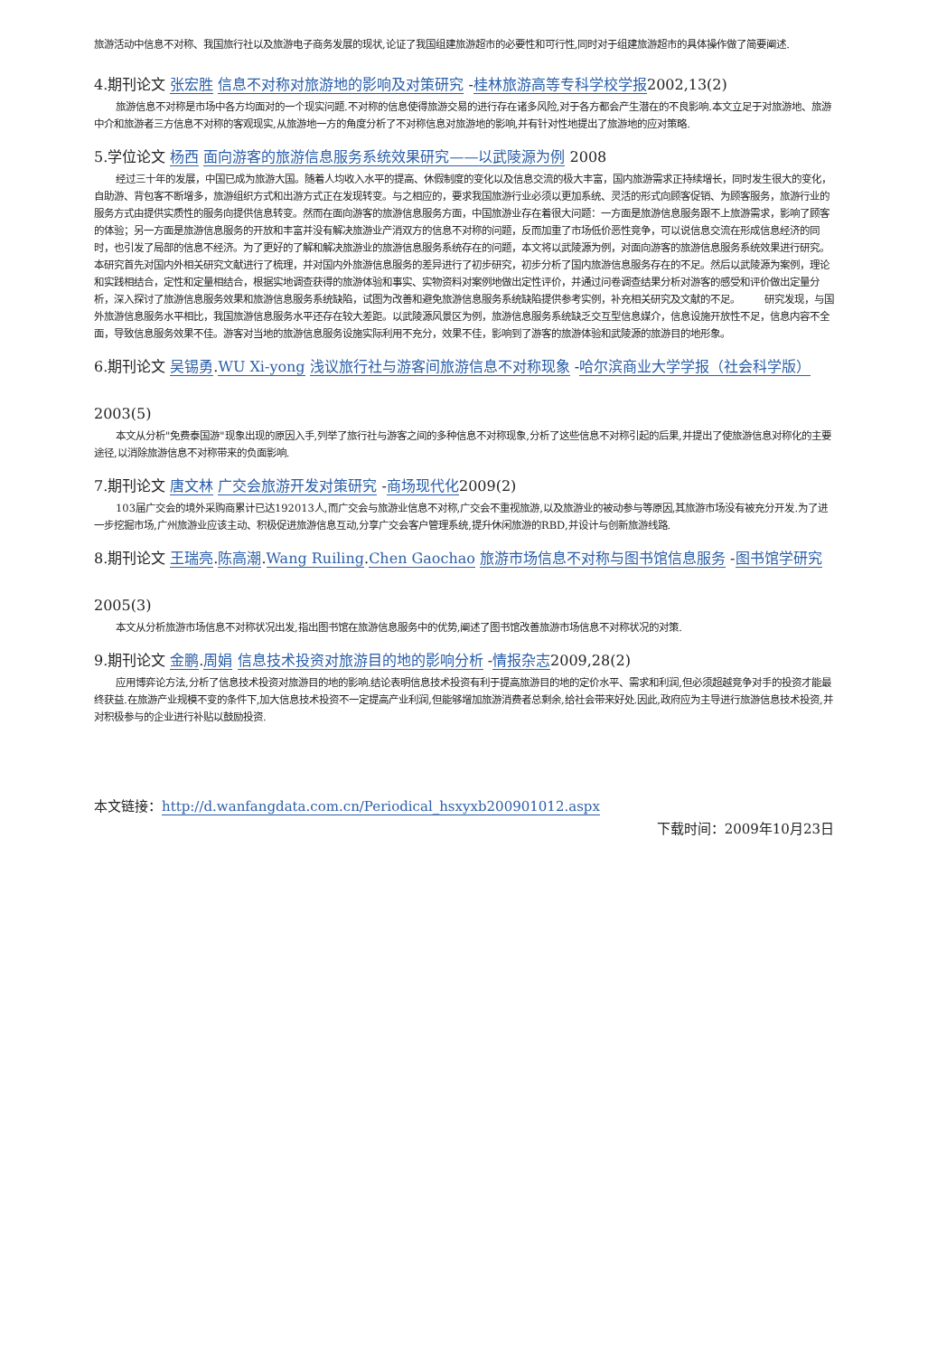旅游活动中信息不对称、我国旅行社以及旅游电子商务发展的现状,论证了我国组建旅游超市的必要性和可行性,同时对于组建旅游超市的具体操作做了简要阐述.
4.期刊论文 张宏胜 信息不对称对旅游地的影响及对策研究 -桂林旅游高等专科学校学报2002,13(2)
旅游信息不对称是市场中各方均面对的一个现实问题.不对称的信息使得旅游交易的进行存在诸多风险,对于各方都会产生潜在的不良影响.本文立足于对旅游地、旅游中介和旅游者三方信息不对称的客观现实,从旅游地一方的角度分析了不对称信息对旅游地的影响,并有针对性地提出了旅游地的应对策略.
5.学位论文 杨西 面向游客的旅游信息服务系统效果研究——以武陵源为例 2008
经过三十年的发展，中国已成为旅游大国。随着人均收入水平的提高、休假制度的变化以及信息交流的极大丰富，国内旅游需求正持续增长，同时发生很大的变化，自助游、背包客不断增多，旅游组织方式和出游方式正在发现转变。与之相应的，要求我国旅游行业必须以更加系统、灵活的形式向顾客促销、为顾客服务，旅游行业的服务方式由提供实质性的服务向提供信息转变。然而在面向游客的旅游信息服务方面，中国旅游业存在着很大问题：一方面是旅游信息服务跟不上旅游需求，影响了顾客的体验；另一方面是旅游信息服务的开放和丰富并没有解决旅游业产消双方的信息不对称的问题，反而加重了市场低价恶性竞争，可以说信息交流在形成信息经济的同时，也引发了局部的信息不经济。为了更好的了解和解决旅游业的旅游信息服务系统存在的问题，本文将以武陵源为例，对面向游客的旅游信息服务系统效果进行研究。　　　本研究首先对国内外相关研究文献进行了梳理，并对国内外旅游信息服务的差异进行了初步研究，初步分析了国内旅游信息服务存在的不足。然后以武陵源为案例，理论和实践相结合，定性和定量相结合，根据实地调查获得的旅游体验和事实、实物资料对案例地做出定性评价，并通过问卷调查结果分析对游客的感受和评价做出定量分析，深入探讨了旅游信息服务效果和旅游信息服务系统缺陷，试图为改善和避免旅游信息服务系统缺陷提供参考实例，补充相关研究及文献的不足。　　　研究发现，与国外旅游信息服务水平相比，我国旅游信息服务水平还存在较大差距。以武陵源风景区为例，旅游信息服务系统缺乏交互型信息媒介，信息设施开放性不足，信息内容不全面，导致信息服务效果不佳。游客对当地的旅游信息服务设施实际利用不充分，效果不佳，影响到了游客的旅游体验和武陵源的旅游目的地形象。
6.期刊论文 吴锡勇.WU Xi-yong 浅议旅行社与游客间旅游信息不对称现象 -哈尔滨商业大学学报（社会科学版）
2003(5)
本文从分析"免费泰国游"现象出现的原因入手,列举了旅行社与游客之间的多种信息不对称现象,分析了这些信息不对称引起的后果,并提出了使旅游信息对称化的主要途径,以消除旅游信息不对称带来的负面影响.
7.期刊论文 唐文林 广交会旅游开发对策研究 -商场现代化2009(2)
103届广交会的境外采购商累计已达192013人,而广交会与旅游业信息不对称,广交会不重视旅游,以及旅游业的被动参与等原因,其旅游市场没有被充分开发.为了进一步挖掘市场,广州旅游业应该主动、积极促进旅游信息互动,分享广交会客户管理系统,提升休闲旅游的RBD,并设计与创新旅游线路.
8.期刊论文 王瑞亮.陈高潮.Wang Ruiling.Chen Gaochao 旅游市场信息不对称与图书馆信息服务 -图书馆学研究
2005(3)
本文从分析旅游市场信息不对称状况出发,指出图书馆在旅游信息服务中的优势,阐述了图书馆改善旅游市场信息不对称状况的对策.
9.期刊论文 金鹏.周娟 信息技术投资对旅游目的地的影响分析 -情报杂志2009,28(2)
应用博弈论方法,分析了信息技术投资对旅游目的地的影响.结论表明信息技术投资有利于提高旅游目的地的定价水平、需求和利润,但必须超越竞争对手的投资才能最终获益.在旅游产业规模不变的条件下,加大信息技术投资不一定提高产业利润,但能够增加旅游消费者总剩余,给社会带来好处.因此,政府应为主导进行旅游信息技术投资,并对积极参与的企业进行补贴以鼓励投资.
本文链接：http://d.wanfangdata.com.cn/Periodical_hsxyxb200901012.aspx
下载时间：2009年10月23日